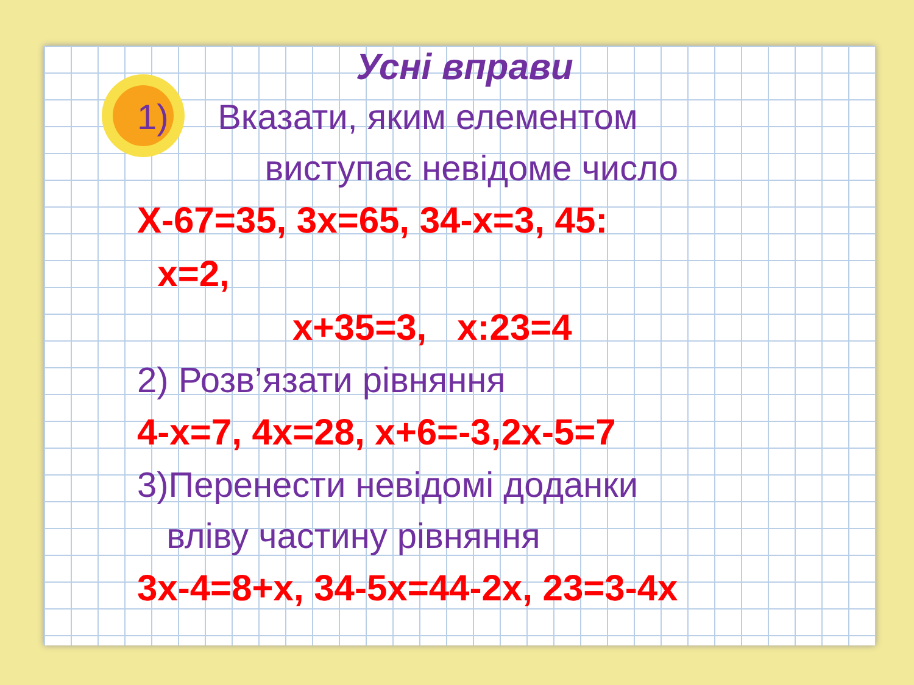Усні вправи
1) Вказати, яким елементом
виступає невідоме число
Х-67=35, 3х=65, 34-х=3, 45:
х=2,
х+35=3, х:23=4
2) Розв’язати рівняння
4-х=7, 4х=28, х+6=-3,2х-5=7
3)Перенести невідомі доданки
вліву частину рівняння
3х-4=8+х, 34-5х=44-2х, 23=3-4х